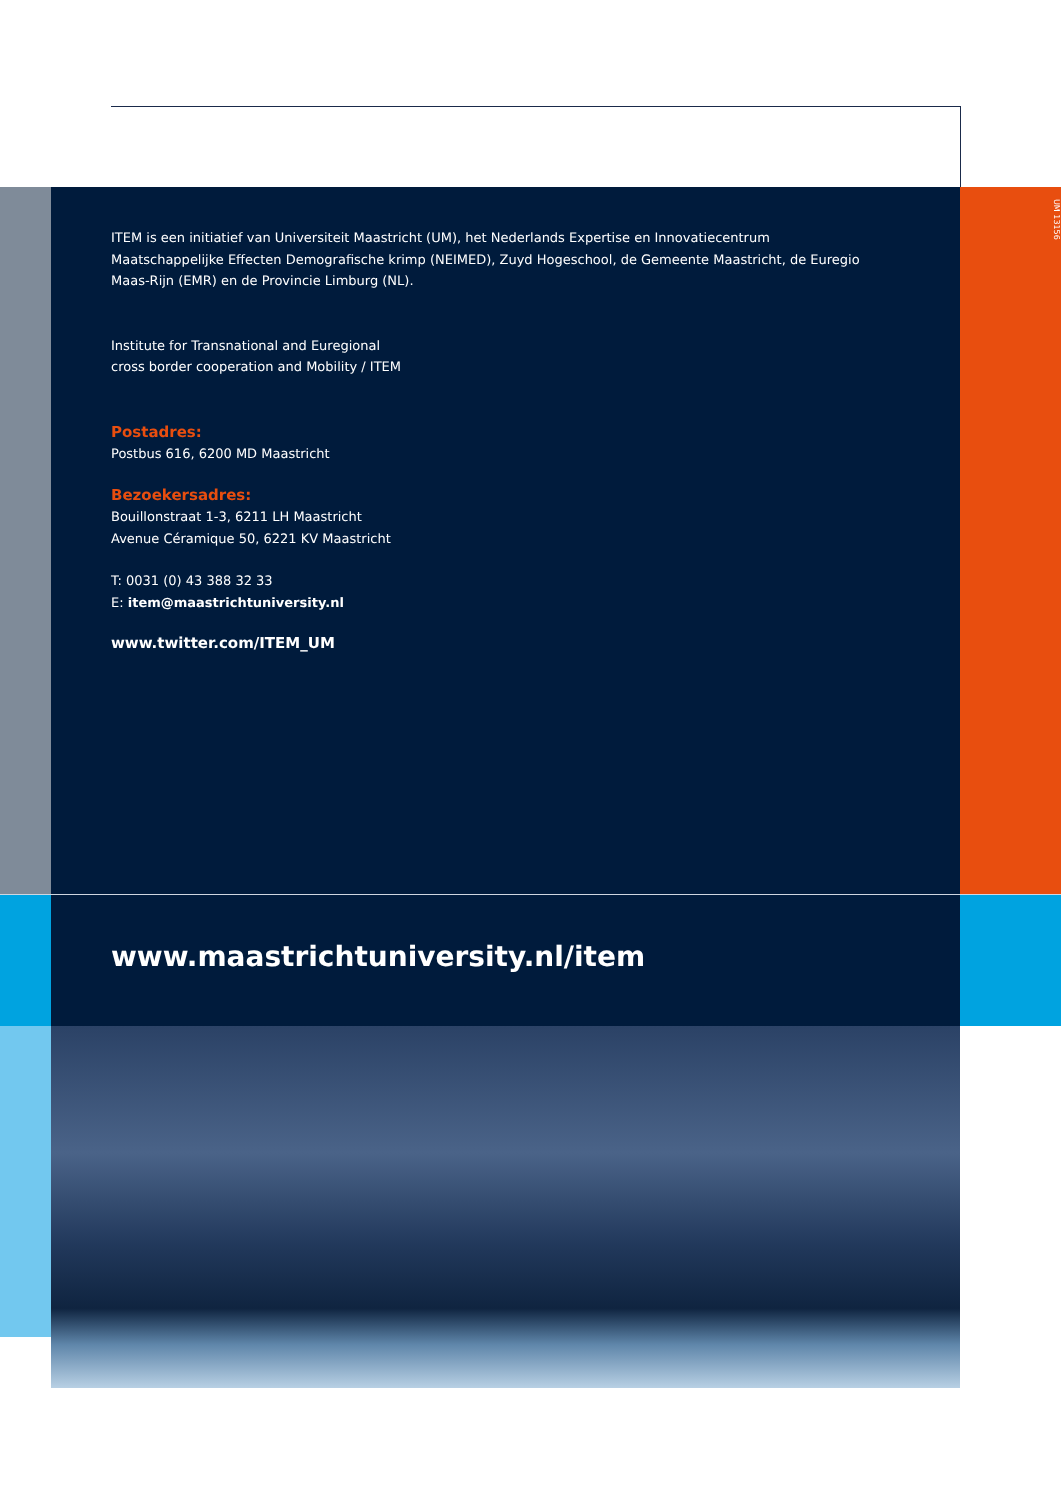ITEM is een initiatief van Universiteit Maastricht (UM), het Nederlands Expertise en Innovatiecentrum Maatschappelijke Effecten Demografische krimp (NEIMED), Zuyd Hogeschool, de Gemeente Maastricht, de Euregio Maas-Rijn (EMR) en de Provincie Limburg (NL).
Institute for Transnational and Euregional
cross border cooperation and Mobility / ITEM
Postadres:
Postbus 616, 6200 MD Maastricht
Bezoekersadres:
Bouillonstraat 1-3, 6211 LH Maastricht
Avenue Céramique 50, 6221 KV Maastricht
T: 0031 (0) 43 388 32 33
E: item@maastrichtuniversity.nl
www.twitter.com/ITEM_UM
UM 13156
www.maastrichtuniversity.nl/item